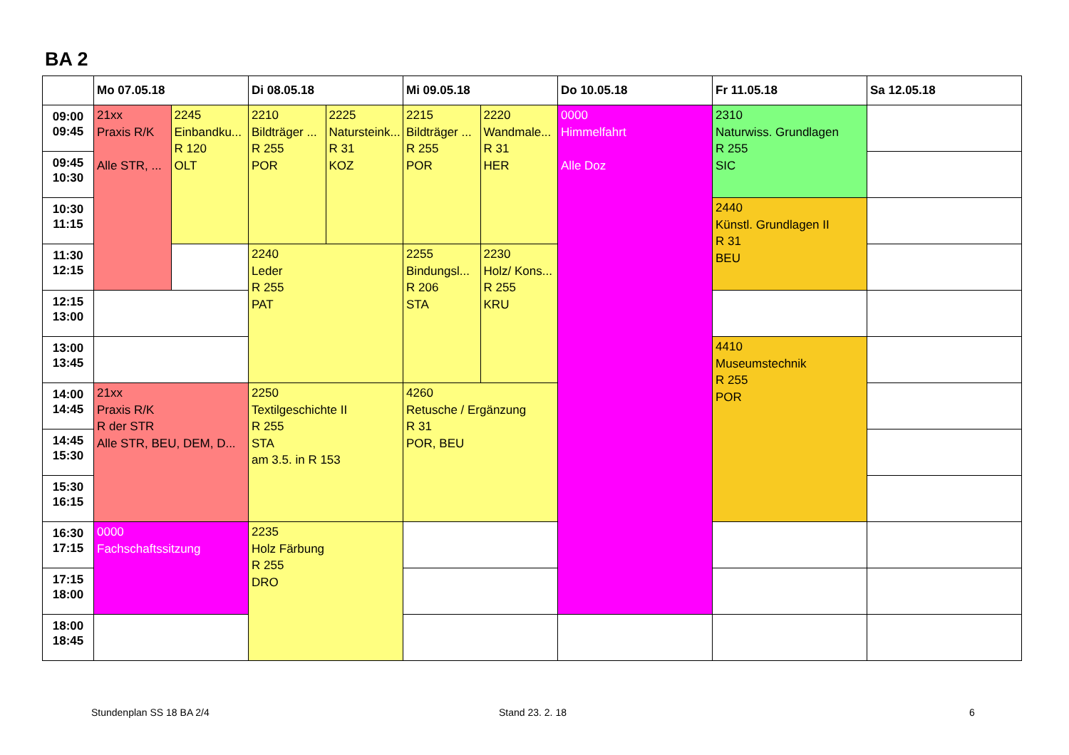BA 2
| | Mo 07.05.18 | | Di 08.05.18 | | Mi 09.05.18 | | Do 10.05.18 | Fr 11.05.18 | Sa 12.05.18 |
| --- | --- | --- | --- | --- | --- | --- | --- | --- | --- |
| 09:00 09:45 | 21xx Praxis R/K Alle STR, ... | 2245 Einbandku... R 120 OLT | 2210 Bildträger ... R 255 POR | 2225 Natursteink... R 31 KOZ | 2215 Bildträger ... R 255 POR | 2220 Wandmale... R 31 HER | 0000 Himmelfahrt Alle Doz | 2310 Naturwiss. Grundlagen R 255 SIC | |
| 09:45 10:30 | | | | | | | | | |
| 10:30 11:15 | | | | | | | | 2440 Künstl. Grundlagen II R 31 BEU | |
| 11:30 12:15 | | | 2240 Leder R 255 PAT | | 2255 Bindungsl... R 206 STA | 2230 Holz/ Kons... R 255 KRU | | | |
| 12:15 13:00 | | | | | | | | | |
| 13:00 13:45 | | | | | | | | 4410 Museumstechnik R 255 POR | |
| 14:00 14:45 | 21xx Praxis R/K R der STR Alle STR, BEU, DEM, D... | | 2250 Textilgeschichte II R 255 STA am 3.5. in R 153 | | 4260 Retusche / Ergänzung R 31 POR, BEU | | | | |
| 14:45 15:30 | | | | | | | | | |
| 15:30 16:15 | | | | | | | | | |
| 16:30 17:15 | 0000 Fachschaftssitzung | | 2235 Holz Färbung R 255 DRO | | | | | | |
| 17:15 18:00 | | | | | | | | | |
| 18:00 18:45 | | | | | | | | | |
Stundenplan SS 18 BA 2/4 Stand 23. 2. 18 6